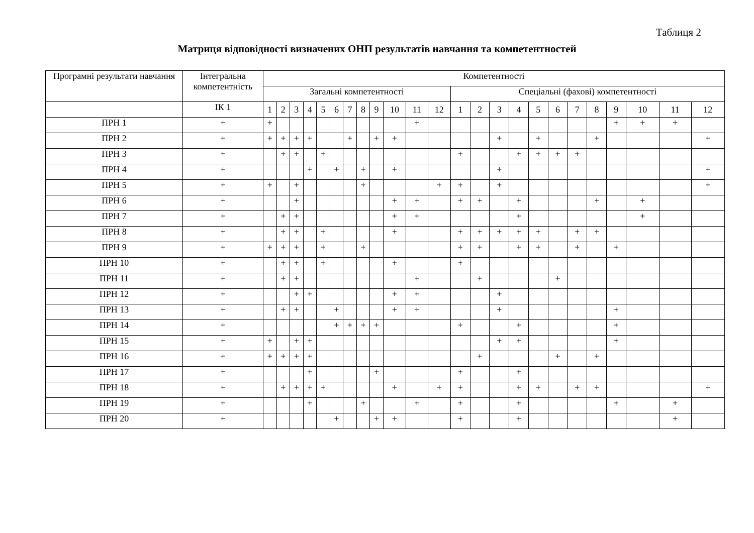Таблиця 2
Матриця відповідності визначених ОНП результатів навчання та компетентностей
| Програмні результати навчання | Інтегральна компетентність | Компетентності | | | | | | | | | | | | | | | | | | | | | | | |
| --- | --- | --- | --- | --- | --- | --- | --- | --- | --- | --- | --- | --- | --- | --- | --- | --- | --- | --- | --- | --- | --- | --- | --- | --- | --- |
| | | Загальні компетентності | | | | | | | | | | | | Спеціальні (фахові) компетентності | | | | | | | | | | | |
| | | 1 | 2 | 3 | 4 | 5 | 6 | 7 | 8 | 9 | 10 | 11 | 12 | 1 | 2 | 3 | 4 | 5 | 6 | 7 | 8 | 9 | 10 | 11 | 12 |
| | ІК 1 | | | | | | | | | | | | | | | | | | | | | | | | |
| ПРН 1 | + | + | | | | | | | | | | + | | | | | | | | | | + | + | + | |
| ПРН 2 | + | + | + | + | + | | | + | | + | + | | | | | + | | + | | | + | | | | + |
| ПРН 3 | + | | + | + | | + | | | | | | | | + | | | + | + | + | + | | | | | |
| ПРН 4 | + | | | | + | | + | | + | | + | | | | | + | | | | | | | | | + |
| ПРН 5 | + | + | | + | | | | | + | | | | + | + | | + | | | | | | | | | + |
| ПРН 6 | + | | | + | | | | | | | + | + | | + | + | | + | | | | + | | + | | |
| ПРН 7 | + | | + | + | | | | | | | + | + | | | | | + | | | | | | + | | |
| ПРН 8 | + | | + | + | | + | | | | | + | | | + | + | + | + | + | | + | + | | | | |
| ПРН 9 | + | + | + | + | | + | | | + | | | | | + | + | | + | + | | + | | + | | | |
| ПРН 10 | + | | + | + | | + | | | | | + | | | + | | | | | | | | | | | |
| ПРН 11 | + | | + | + | | | | | | | | + | | | + | | | | + | | | | | | |
| ПРН 12 | + | | | + | + | | | | | | + | + | | | | + | | | | | | | | | |
| ПРН 13 | + | | + | + | | | + | | | | + | + | | | | + | | | | | | + | | | |
| ПРН 14 | + | | | | | | + | + | + | + | | | | + | | | + | | | | | + | | | |
| ПРН 15 | + | + | | + | + | | | | | | | | | | | + | + | | | | | + | | | |
| ПРН 16 | + | + | + | + | + | | | | | | | | | | + | | | | + | | + | | | | |
| ПРН 17 | + | | | | + | | | | | + | | | | + | | | + | | | | | | | | |
| ПРН 18 | + | | + | + | + | + | | | | | + | | + | + | | | + | + | | + | + | | | | + |
| ПРН 19 | + | | | | + | | | | + | | | + | | + | | | + | | | | | + | | + | |
| ПРН 20 | + | | | | | | + | | | + | + | | | + | | | + | | | | | | | + | |